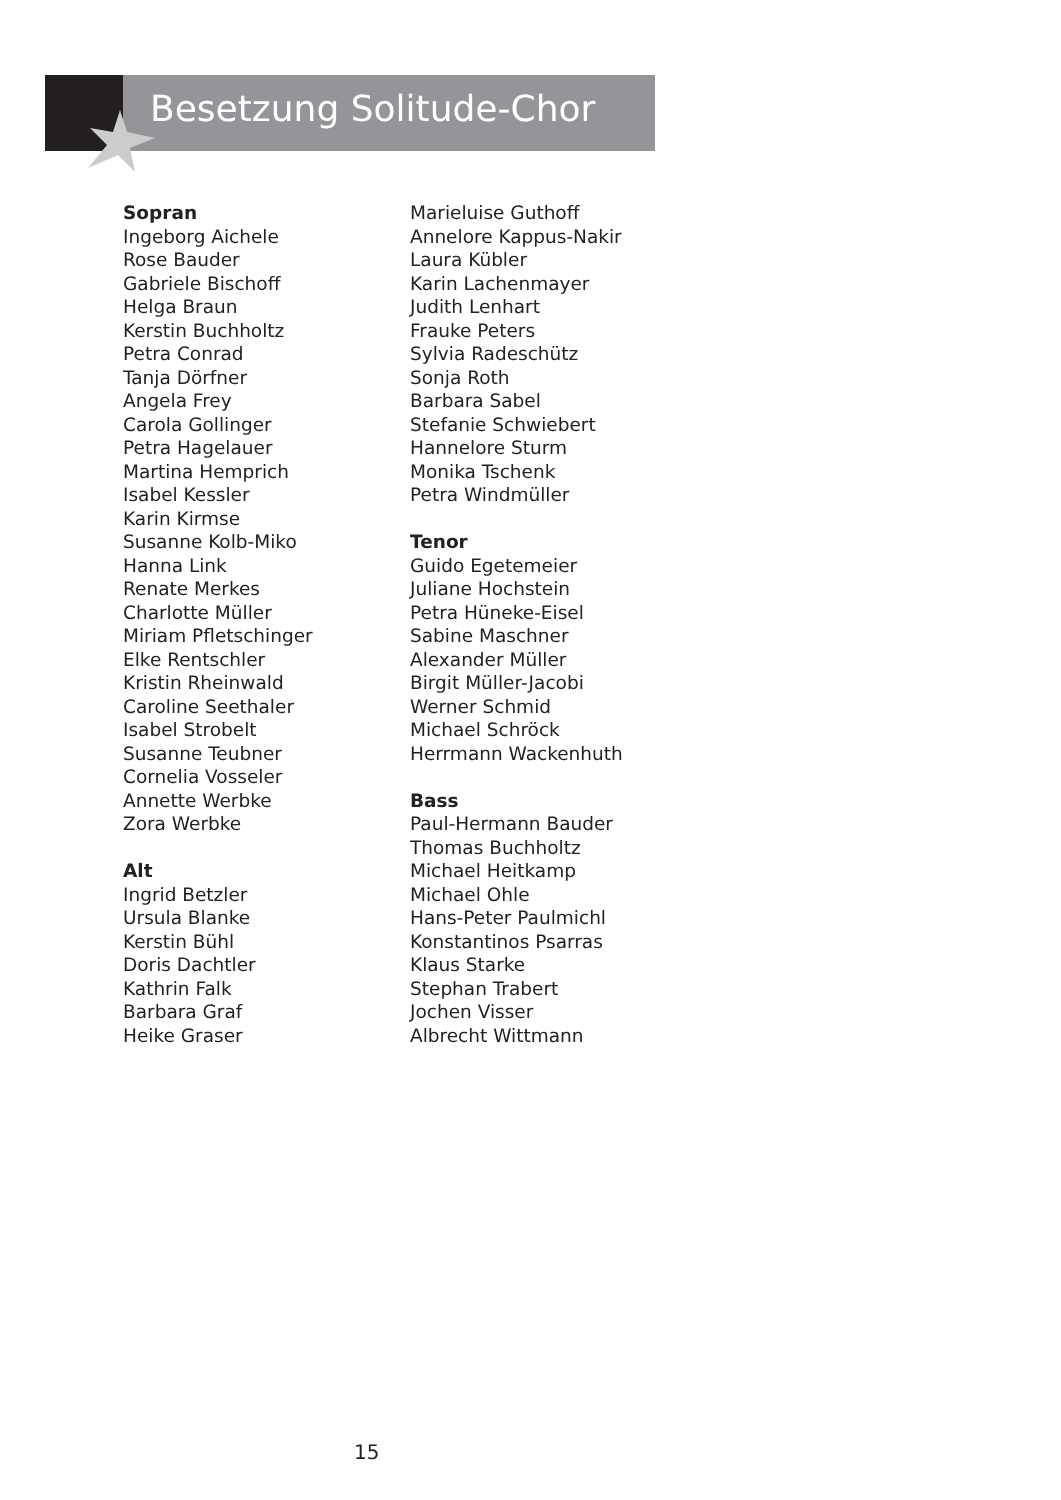Besetzung Solitude-Chor
Sopran
Ingeborg Aichele
Rose Bauder
Gabriele Bischoff
Helga Braun
Kerstin Buchholtz
Petra Conrad
Tanja Dörfner
Angela Frey
Carola Gollinger
Petra Hagelauer
Martina Hemprich
Isabel Kessler
Karin Kirmse
Susanne Kolb-Miko
Hanna Link
Renate Merkes
Charlotte Müller
Miriam Pfletschinger
Elke Rentschler
Kristin Rheinwald
Caroline Seethaler
Isabel Strobelt
Susanne Teubner
Cornelia Vosseler
Annette Werbke
Zora Werbke
Alt
Ingrid Betzler
Ursula Blanke
Kerstin Bühl
Doris Dachtler
Kathrin Falk
Barbara Graf
Heike Graser
Marieluise Guthoff
Annelore Kappus-Nakir
Laura Kübler
Karin Lachenmayer
Judith Lenhart
Frauke Peters
Sylvia Radeschütz
Sonja Roth
Barbara Sabel
Stefanie Schwiebert
Hannelore Sturm
Monika Tschenk
Petra Windmüller
Tenor
Guido Egetemeier
Juliane Hochstein
Petra Hüneke-Eisel
Sabine Maschner
Alexander Müller
Birgit Müller-Jacobi
Werner Schmid
Michael Schröck
Herrmann Wackenhuth
Bass
Paul-Hermann Bauder
Thomas Buchholtz
Michael Heitkamp
Michael Ohle
Hans-Peter Paulmichl
Konstantinos Psarras
Klaus Starke
Stephan Trabert
Jochen Visser
Albrecht Wittmann
15